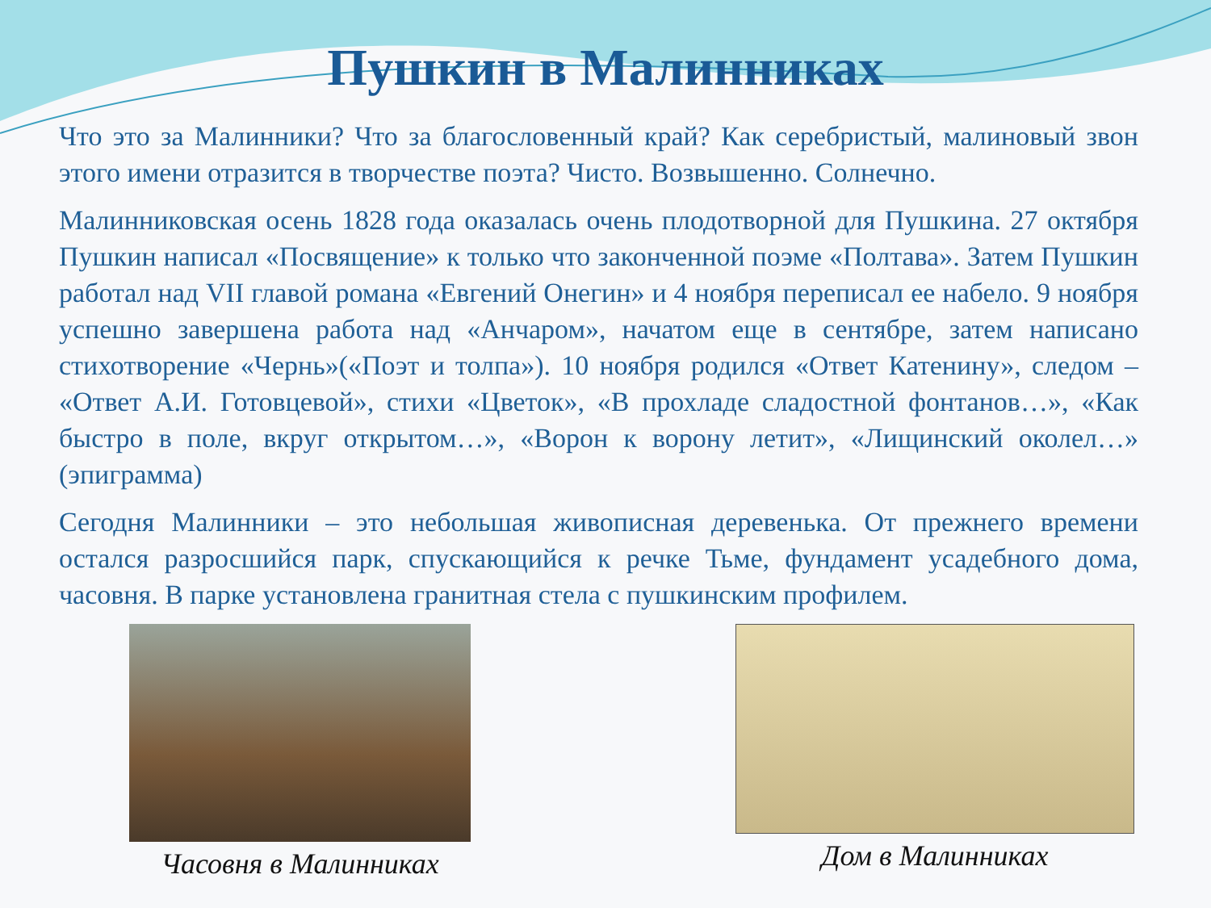Пушкин в Малинниках
Что это за Малинники? Что за благословенный край? Как серебристый, малиновый звон этого имени отразится в творчестве поэта? Чисто. Возвышенно. Солнечно.
Малинниковская осень 1828 года оказалась очень плодотворной для Пушкина. 27 октября Пушкин написал «Посвящение» к только что законченной поэме «Полтава». Затем Пушкин работал над VII главой романа «Евгений Онегин» и 4 ноября переписал ее набело. 9 ноября успешно завершена работа над «Анчаром», начатом еще в сентябре, затем написано стихотворение «Чернь»(«Поэт и толпа»). 10 ноября родился «Ответ Катенину», следом – «Ответ А.И. Готовцевой», стихи «Цветок», «В прохладе сладостной фонтанов…», «Как быстро в поле, вкруг открытом…», «Ворон к ворону летит», «Лищинский околел…» (эпиграмма)
Сегодня Малинники – это небольшая живописная деревенька. От прежнего времени остался разросшийся парк, спускающийся к речке Тьме, фундамент усадебного дома, часовня. В парке установлена гранитная стела с пушкинским профилем.
Часовня в Малинниках Дом в Малинниках